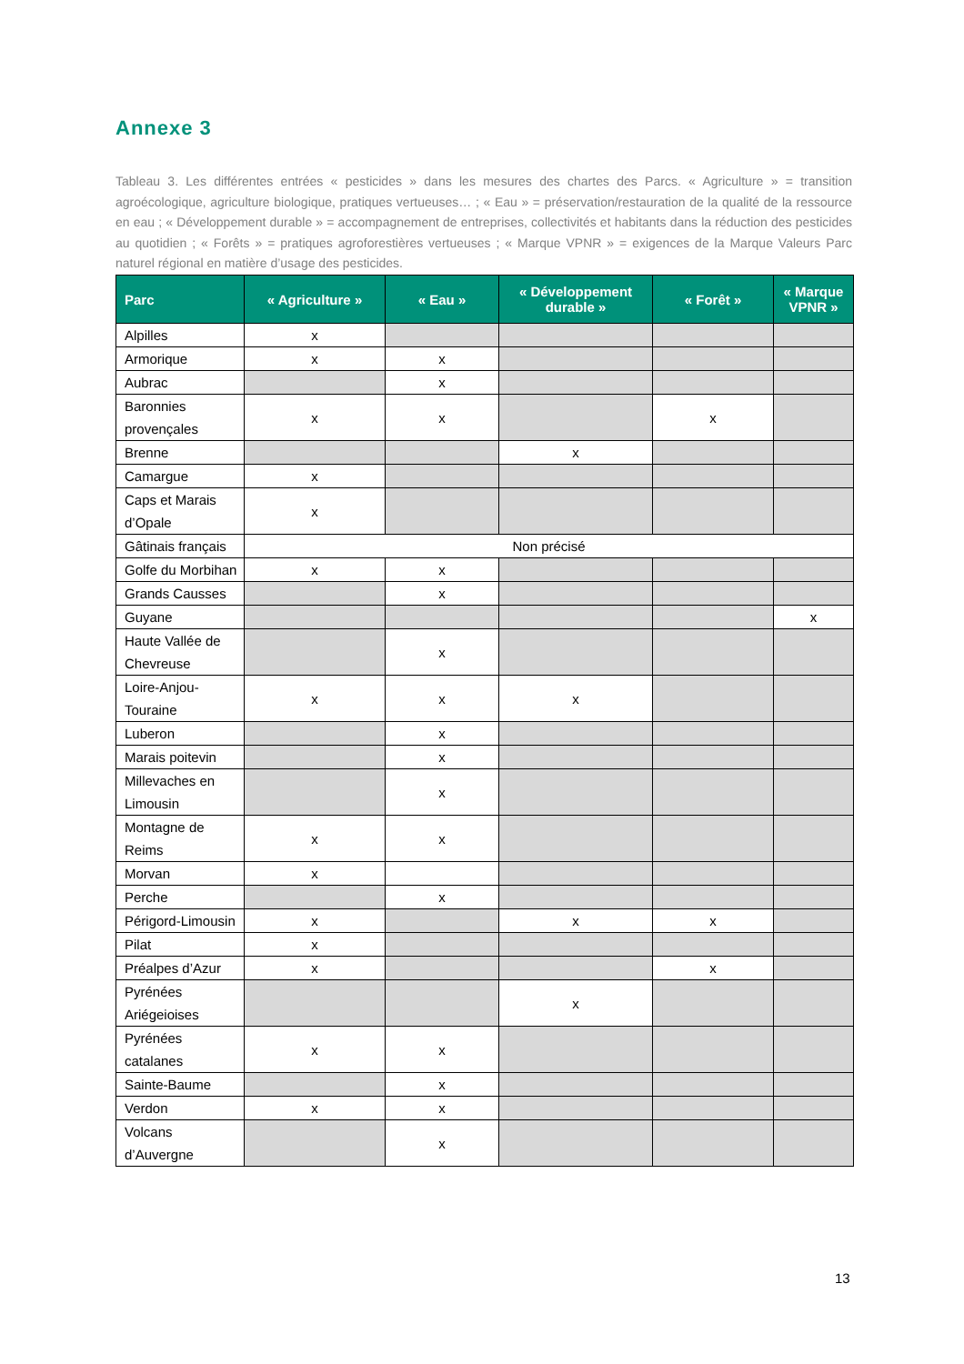Annexe 3
Tableau 3. Les différentes entrées « pesticides » dans les mesures des chartes des Parcs. « Agriculture » = transition agroécologique, agriculture biologique, pratiques vertueuses… ; « Eau » = préservation/restauration de la qualité de la ressource en eau ; « Développement durable » = accompagnement de entreprises, collectivités et habitants dans la réduction des pesticides au quotidien ; « Forêts » = pratiques agroforestières vertueuses ; « Marque VPNR » = exigences de la Marque Valeurs Parc naturel régional en matière d’usage des pesticides.
| Parc | « Agriculture » | « Eau » | « Développement durable » | « Forêt » | « Marque VPNR » |
| --- | --- | --- | --- | --- | --- |
| Alpilles | x | | | | |
| Armorique | x | x | | | |
| Aubrac | | x | | | |
| Baronnies provençales | x | x | | x | |
| Brenne | | | x | | |
| Camargue | x | | | | |
| Caps et Marais d’Opale | x | | | | |
| Gâtinais français | Non précisé | | | | |
| Golfe du Morbihan | x | x | | | |
| Grands Causses | | x | | | |
| Guyane | | | | | x |
| Haute Vallée de Chevreuse | | x | | | |
| Loire-Anjou-Touraine | x | x | x | | |
| Luberon | | x | | | |
| Marais poitevin | | x | | | |
| Millevaches en Limousin | | x | | | |
| Montagne de Reims | x | x | | | |
| Morvan | x | | | | |
| Perche | | x | | | |
| Périgord-Limousin | x | | x | x | |
| Pilat | x | | | | |
| Préalpes d’Azur | x | | | x | |
| Pyrénées Ariégeioises | | | x | | |
| Pyrénées catalanes | x | x | | | |
| Sainte-Baume | | x | | | |
| Verdon | x | x | | | |
| Volcans d’Auvergne | | x | | | |
13